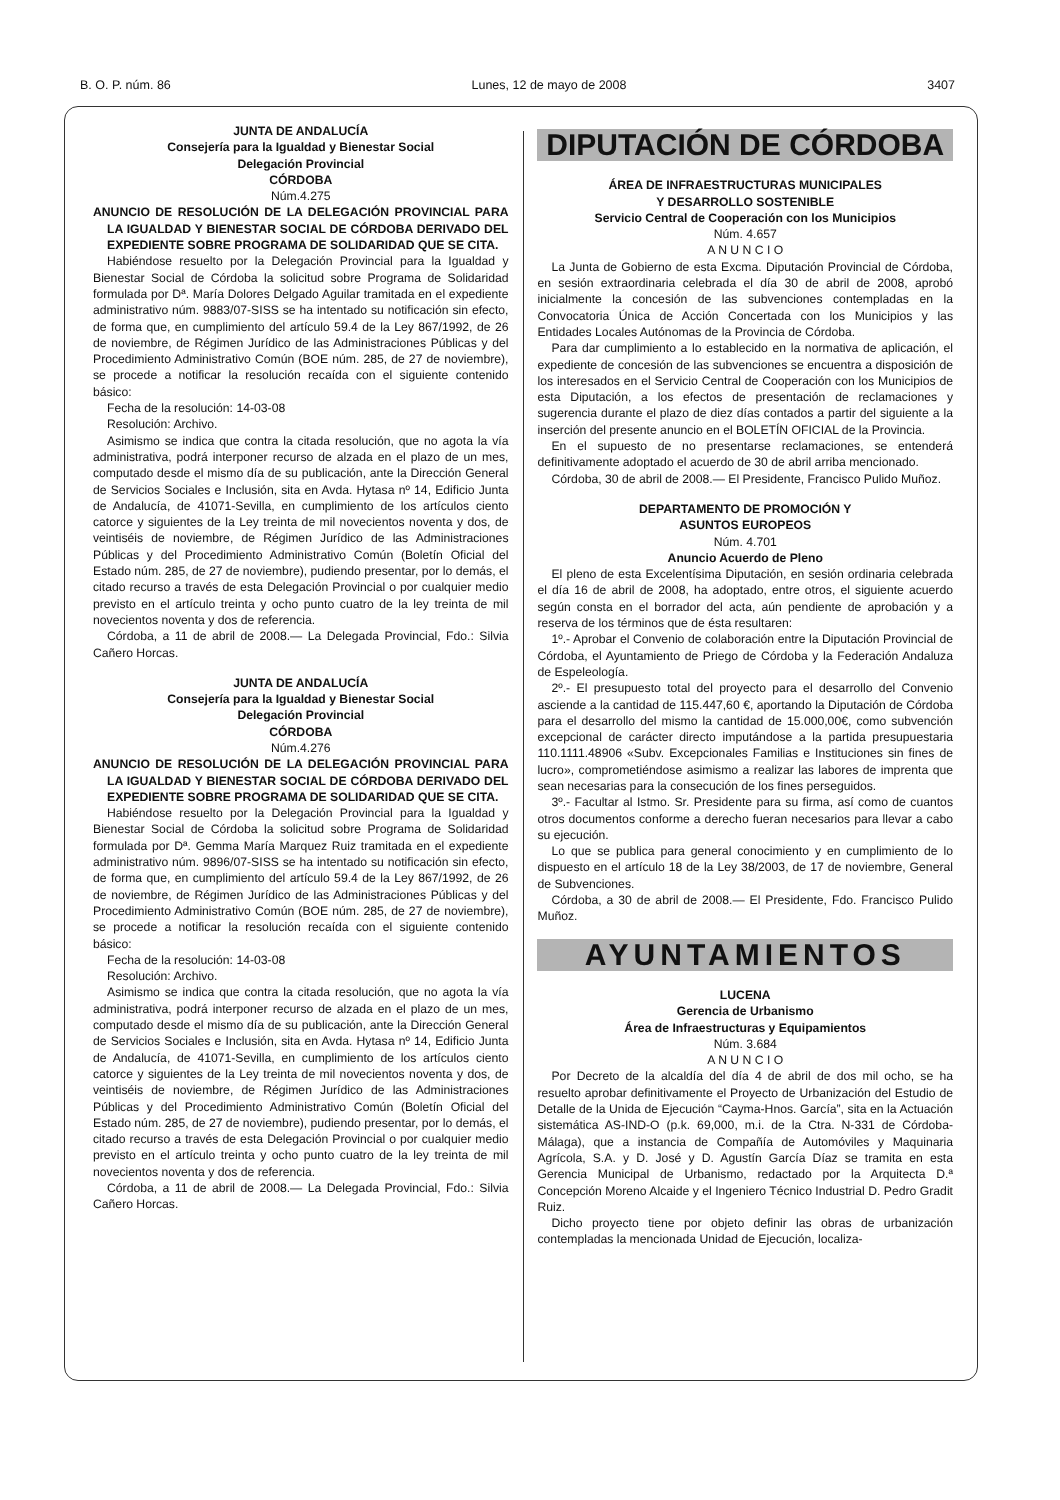B. O. P. núm. 86 Lunes, 12 de mayo de 2008 3407
JUNTA DE ANDALUCÍA
Consejería para la Igualdad y Bienestar Social
Delegación Provincial
CÓRDOBA
Núm.4.275
ANUNCIO DE RESOLUCIÓN DE LA DELEGACIÓN PROVINCIAL PARA LA IGUALDAD Y BIENESTAR SOCIAL DE CÓRDOBA DERIVADO DEL EXPEDIENTE SOBRE PROGRAMA DE SOLIDARIDAD QUE SE CITA.
Habiéndose resuelto por la Delegación Provincial para la Igualdad y Bienestar Social de Córdoba la solicitud sobre Programa de Solidaridad formulada por Dª. María Dolores Delgado Aguilar tramitada en el expediente administrativo núm. 9883/07-SISS se ha intentado su notificación sin efecto, de forma que, en cumplimiento del artículo 59.4 de la Ley 867/1992, de 26 de noviembre, de Régimen Jurídico de las Administraciones Públicas y del Procedimiento Administrativo Común (BOE núm. 285, de 27 de noviembre), se procede a notificar la resolución recaída con el siguiente contenido básico:
Fecha de la resolución: 14-03-08
Resolución: Archivo.
Asimismo se indica que contra la citada resolución, que no agota la vía administrativa, podrá interponer recurso de alzada en el plazo de un mes, computado desde el mismo día de su publicación, ante la Dirección General de Servicios Sociales e Inclusión, sita en Avda. Hytasa nº 14, Edificio Junta de Andalucía, de 41071-Sevilla, en cumplimiento de los artículos ciento catorce y siguientes de la Ley treinta de mil novecientos noventa y dos, de veintiséis de noviembre, de Régimen Jurídico de las Administraciones Públicas y del Procedimiento Administrativo Común (Boletín Oficial del Estado núm. 285, de 27 de noviembre), pudiendo presentar, por lo demás, el citado recurso a través de esta Delegación Provincial o por cualquier medio previsto en el artículo treinta y ocho punto cuatro de la ley treinta de mil novecientos noventa y dos de referencia.
Córdoba, a 11 de abril de 2008.— La Delegada Provincial, Fdo.: Silvia Cañero Horcas.
JUNTA DE ANDALUCÍA
Consejería para la Igualdad y Bienestar Social
Delegación Provincial
CÓRDOBA
Núm.4.276
ANUNCIO DE RESOLUCIÓN DE LA DELEGACIÓN PROVINCIAL PARA LA IGUALDAD Y BIENESTAR SOCIAL DE CÓRDOBA DERIVADO DEL EXPEDIENTE SOBRE PROGRAMA DE SOLIDARIDAD QUE SE CITA.
Habiéndose resuelto por la Delegación Provincial para la Igualdad y Bienestar Social de Córdoba la solicitud sobre Programa de Solidaridad formulada por Dª. Gemma María Marquez Ruiz tramitada en el expediente administrativo núm. 9896/07-SISS se ha intentado su notificación sin efecto, de forma que, en cumplimiento del artículo 59.4 de la Ley 867/1992, de 26 de noviembre, de Régimen Jurídico de las Administraciones Públicas y del Procedimiento Administrativo Común (BOE núm. 285, de 27 de noviembre), se procede a notificar la resolución recaída con el siguiente contenido básico:
Fecha de la resolución: 14-03-08
Resolución: Archivo.
Asimismo se indica que contra la citada resolución, que no agota la vía administrativa, podrá interponer recurso de alzada en el plazo de un mes, computado desde el mismo día de su publicación, ante la Dirección General de Servicios Sociales e Inclusión, sita en Avda. Hytasa nº 14, Edificio Junta de Andalucía, de 41071-Sevilla, en cumplimiento de los artículos ciento catorce y siguientes de la Ley treinta de mil novecientos noventa y dos, de veintiséis de noviembre, de Régimen Jurídico de las Administraciones Públicas y del Procedimiento Administrativo Común (Boletín Oficial del Estado núm. 285, de 27 de noviembre), pudiendo presentar, por lo demás, el citado recurso a través de esta Delegación Provincial o por cualquier medio previsto en el artículo treinta y ocho punto cuatro de la ley treinta de mil novecientos noventa y dos de referencia.
Córdoba, a 11 de abril de 2008.— La Delegada Provincial, Fdo.: Silvia Cañero Horcas.
DIPUTACIÓN DE CÓRDOBA
ÁREA DE INFRAESTRUCTURAS MUNICIPALES
Y DESARROLLO SOSTENIBLE
Servicio Central de Cooperación con los Municipios
Núm. 4.657
A N U N C I O
La Junta de Gobierno de esta Excma. Diputación Provincial de Córdoba, en sesión extraordinaria celebrada el día 30 de abril de 2008, aprobó inicialmente la concesión de las subvenciones contempladas en la Convocatoria Única de Acción Concertada con los Municipios y las Entidades Locales Autónomas de la Provincia de Córdoba.
Para dar cumplimiento a lo establecido en la normativa de aplicación, el expediente de concesión de las subvenciones se encuentra a disposición de los interesados en el Servicio Central de Cooperación con los Municipios de esta Diputación, a los efectos de presentación de reclamaciones y sugerencia durante el plazo de diez días contados a partir del siguiente a la inserción del presente anuncio en el BOLETÍN OFICIAL de la Provincia.
En el supuesto de no presentarse reclamaciones, se entenderá definitivamente adoptado el acuerdo de 30 de abril arriba mencionado.
Córdoba, 30 de abril de 2008.— El Presidente, Francisco Pulido Muñoz.
DEPARTAMENTO DE PROMOCIÓN Y
ASUNTOS EUROPEOS
Núm. 4.701
Anuncio Acuerdo de Pleno
El pleno de esta Excelentísima Diputación, en sesión ordinaria celebrada el día 16 de abril de 2008, ha adoptado, entre otros, el siguiente acuerdo según consta en el borrador del acta, aún pendiente de aprobación y a reserva de los términos que de ésta resultaren:
1º.- Aprobar el Convenio de colaboración entre la Diputación Provincial de Córdoba, el Ayuntamiento de Priego de Córdoba y la Federación Andaluza de Espeleología.
2º.- El presupuesto total del proyecto para el desarrollo del Convenio asciende a la cantidad de 115.447,60 €, aportando la Diputación de Córdoba para el desarrollo del mismo la cantidad de 15.000,00€, como subvención excepcional de carácter directo imputándose a la partida presupuestaria 110.1111.48906 «Subv. Excepcionales Familias e Instituciones sin fines de lucro», comprometiéndose asimismo a realizar las labores de imprenta que sean necesarias para la consecución de los fines perseguidos.
3º.- Facultar al Istmo. Sr. Presidente para su firma, así como de cuantos otros documentos conforme a derecho fueran necesarios para llevar a cabo su ejecución.
Lo que se publica para general conocimiento y en cumplimiento de lo dispuesto en el artículo 18 de la Ley 38/2003, de 17 de noviembre, General de Subvenciones.
Córdoba, a 30 de abril de 2008.— El Presidente, Fdo. Francisco Pulido Muñoz.
AYUNTAMIENTOS
LUCENA
Gerencia de Urbanismo
Área de Infraestructuras y Equipamientos
Núm. 3.684
A N U N C I O
Por Decreto de la alcaldía del día 4 de abril de dos mil ocho, se ha resuelto aprobar definitivamente el Proyecto de Urbanización del Estudio de Detalle de la Unida de Ejecución “Cayma-Hnos. García”, sita en la Actuación sistemática AS-IND-O (p.k. 69,000, m.i. de la Ctra. N-331 de Córdoba-Málaga), que a instancia de Compañía de Automóviles y Maquinaria Agrícola, S.A. y D. José y D. Agustín García Díaz se tramita en esta Gerencia Municipal de Urbanismo, redactado por la Arquitecta D.ª Concepción Moreno Alcaide y el Ingeniero Técnico Industrial D. Pedro Gradit Ruiz.
Dicho proyecto tiene por objeto definir las obras de urbanización contempladas la mencionada Unidad de Ejecución, localiza-